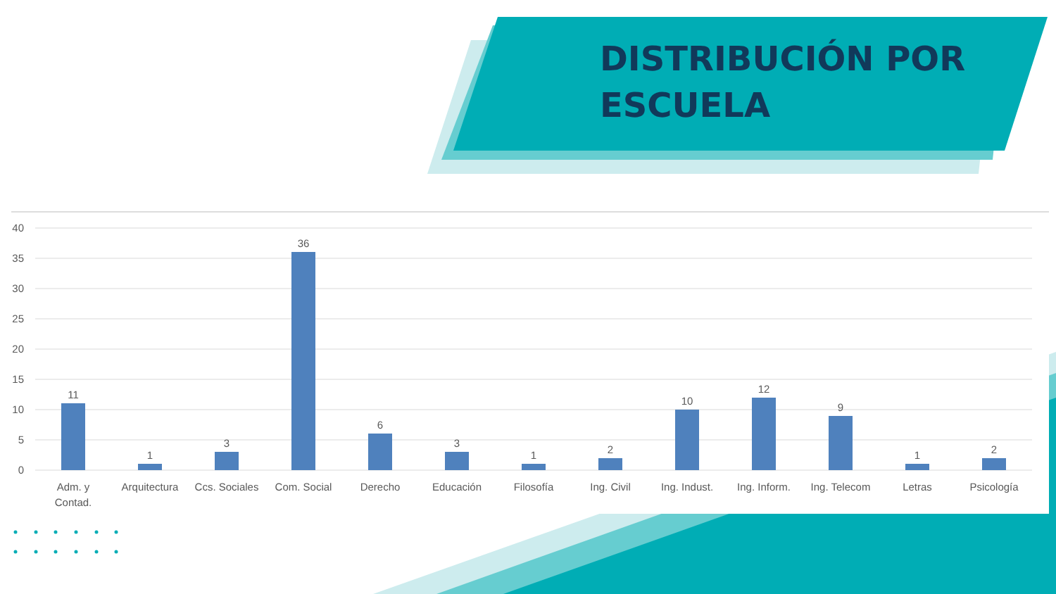DISTRIBUCIÓN POR
ESCUELA
40
35
30
25
20
15
10
5
0
11
1
3
36
6
3
1
2
10
12
9
1
2
Adm. y
Contad.
Arquitectura
Ccs. Sociales
Com. Social
Derecho
Educación
Filosofía
Ing. Civil
Ing. Indust.
Ing. Inform.
Ing. Telecom
Letras
Psicología